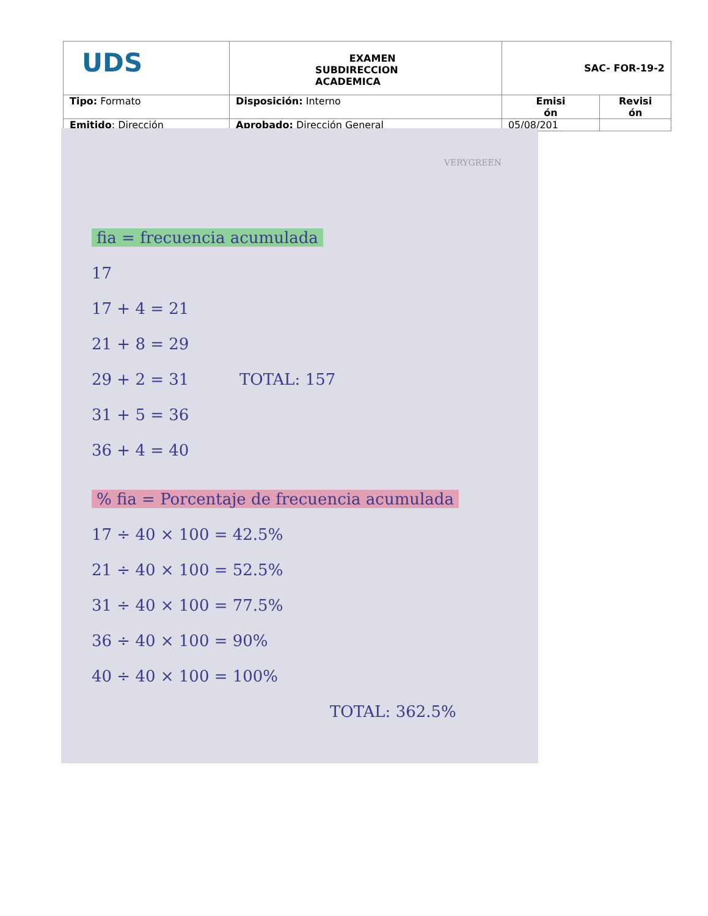| UDS | EXAMEN SUBDIRECCION ACADEMICA | SAC- FOR-19-2 | |
| Tipo: Formato | Disposición: Interno | Emisi ón | Revisi ón |
| Emitido : Dirección | Aprobado: Dirección General | 05/08/201 | |
VERYGREEN
fia = frecuencia acumulada
17
17 + 4 = 21
21 + 8 = 29
29 + 2 = 31 TOTAL: 157
31 + 5 = 36
36 + 4 = 40
% fia = Porcentaje de frecuencia acumulada
17 ÷ 40 × 100 = 42.5%
21 ÷ 40 × 100 = 52.5%
31 ÷ 40 × 100 = 77.5%
36 ÷ 40 × 100 = 90%
40 ÷ 40 × 100 = 100%
TOTAL: 362.5%